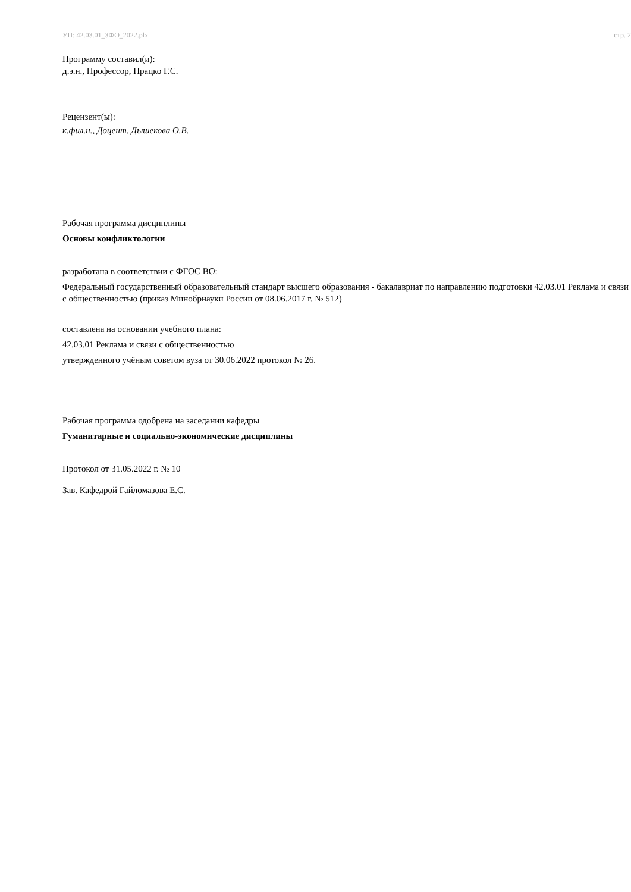УП: 42.03.01_ЗФО_2022.plx стр. 2
Программу составил(и):
д.э.н., Профессор, Працко Г.С.
Рецензент(ы):
к.фил.н., Доцент, Дышекова О.В.
Рабочая программа дисциплины
Основы конфликтологии
разработана в соответствии с ФГОС ВО:
Федеральный государственный образовательный стандарт высшего образования - бакалавриат по направлению подготовки 42.03.01 Реклама и связи с общественностью (приказ Минобрнауки России от 08.06.2017 г. № 512)
составлена на основании учебного плана:
42.03.01 Реклама и связи с общественностью
утвержденного учёным советом вуза от 30.06.2022 протокол № 26.
Рабочая программа одобрена на заседании кафедры
Гуманитарные и социально-экономические дисциплины
Протокол от 31.05.2022 г. № 10
Зав. Кафедрой Гайломазова Е.С.